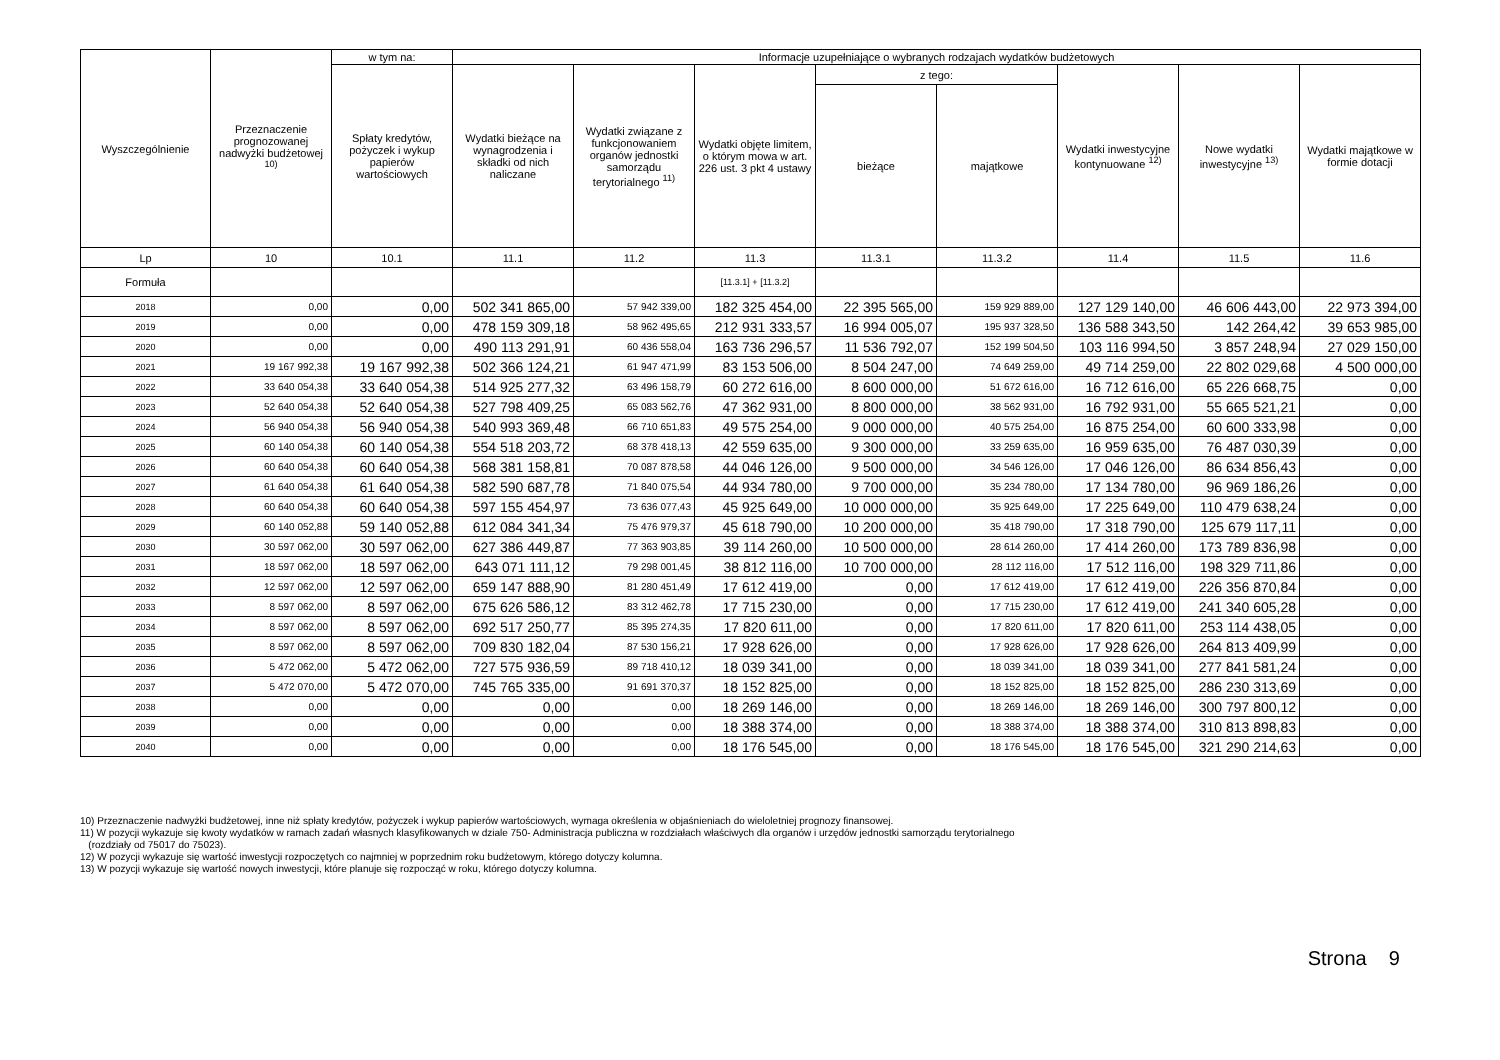| Wyszczególnienie | Przeznaczenie prognozowanej nadwyżki budżetowej <sup>10)</sup> | w tym na: | Informacje uzupełniające o wybranych rodzajach wydatków budżetowych | | | | | | | |
| --- | --- | --- | --- | --- | --- | --- | --- | --- | --- | --- |
| | | Spłaty kredytów, pożyczek i wykup papierów wartościowych | Wydatki bieżące na wynagrodzenia i składki od nich naliczane | Wydatki związane z funkcjonowaniem organów jednostki samorządu terytorialnego <sup>11)</sup> | Wydatki objęte limitem, o którym mowa w art. 226 ust. 3 pkt 4 ustawy | z tego: | | Wydatki inwestycyjne kontynuowane <sup>12)</sup> | Nowe wydatki inwestycyjne <sup>13)</sup> | Wydatki majątkowe w formie dotacji |
| | | | | | | bieżące | majątkowe | | | |
| Lp | 10 | 10.1 | 11.1 | 11.2 | 11.3 | 11.3.1 | 11.3.2 | 11.4 | 11.5 | 11.6 |
| Formuła | | | | | [11.3.1] + [11.3.2] | | | | | |
| 2018 | 0,00 | 0,00 | 502 341 865,00 | 57 942 339,00 | 182 325 454,00 | 22 395 565,00 | 159 929 889,00 | 127 129 140,00 | 46 606 443,00 | 22 973 394,00 |
| 2019 | 0,00 | 0,00 | 478 159 309,18 | 58 962 495,65 | 212 931 333,57 | 16 994 005,07 | 195 937 328,50 | 136 588 343,50 | 142 264,42 | 39 653 985,00 |
| 2020 | 0,00 | 0,00 | 490 113 291,91 | 60 436 558,04 | 163 736 296,57 | 11 536 792,07 | 152 199 504,50 | 103 116 994,50 | 3 857 248,94 | 27 029 150,00 |
| 2021 | 19 167 992,38 | 19 167 992,38 | 502 366 124,21 | 61 947 471,99 | 83 153 506,00 | 8 504 247,00 | 74 649 259,00 | 49 714 259,00 | 22 802 029,68 | 4 500 000,00 |
| 2022 | 33 640 054,38 | 33 640 054,38 | 514 925 277,32 | 63 496 158,79 | 60 272 616,00 | 8 600 000,00 | 51 672 616,00 | 16 712 616,00 | 65 226 668,75 | 0,00 |
| 2023 | 52 640 054,38 | 52 640 054,38 | 527 798 409,25 | 65 083 562,76 | 47 362 931,00 | 8 800 000,00 | 38 562 931,00 | 16 792 931,00 | 55 665 521,21 | 0,00 |
| 2024 | 56 940 054,38 | 56 940 054,38 | 540 993 369,48 | 66 710 651,83 | 49 575 254,00 | 9 000 000,00 | 40 575 254,00 | 16 875 254,00 | 60 600 333,98 | 0,00 |
| 2025 | 60 140 054,38 | 60 140 054,38 | 554 518 203,72 | 68 378 418,13 | 42 559 635,00 | 9 300 000,00 | 33 259 635,00 | 16 959 635,00 | 76 487 030,39 | 0,00 |
| 2026 | 60 640 054,38 | 60 640 054,38 | 568 381 158,81 | 70 087 878,58 | 44 046 126,00 | 9 500 000,00 | 34 546 126,00 | 17 046 126,00 | 86 634 856,43 | 0,00 |
| 2027 | 61 640 054,38 | 61 640 054,38 | 582 590 687,78 | 71 840 075,54 | 44 934 780,00 | 9 700 000,00 | 35 234 780,00 | 17 134 780,00 | 96 969 186,26 | 0,00 |
| 2028 | 60 640 054,38 | 60 640 054,38 | 597 155 454,97 | 73 636 077,43 | 45 925 649,00 | 10 000 000,00 | 35 925 649,00 | 17 225 649,00 | 110 479 638,24 | 0,00 |
| 2029 | 60 140 052,88 | 59 140 052,88 | 612 084 341,34 | 75 476 979,37 | 45 618 790,00 | 10 200 000,00 | 35 418 790,00 | 17 318 790,00 | 125 679 117,11 | 0,00 |
| 2030 | 30 597 062,00 | 30 597 062,00 | 627 386 449,87 | 77 363 903,85 | 39 114 260,00 | 10 500 000,00 | 28 614 260,00 | 17 414 260,00 | 173 789 836,98 | 0,00 |
| 2031 | 18 597 062,00 | 18 597 062,00 | 643 071 111,12 | 79 298 001,45 | 38 812 116,00 | 10 700 000,00 | 28 112 116,00 | 17 512 116,00 | 198 329 711,86 | 0,00 |
| 2032 | 12 597 062,00 | 12 597 062,00 | 659 147 888,90 | 81 280 451,49 | 17 612 419,00 | 0,00 | 17 612 419,00 | 17 612 419,00 | 226 356 870,84 | 0,00 |
| 2033 | 8 597 062,00 | 8 597 062,00 | 675 626 586,12 | 83 312 462,78 | 17 715 230,00 | 0,00 | 17 715 230,00 | 17 612 419,00 | 241 340 605,28 | 0,00 |
| 2034 | 8 597 062,00 | 8 597 062,00 | 692 517 250,77 | 85 395 274,35 | 17 820 611,00 | 0,00 | 17 820 611,00 | 17 820 611,00 | 253 114 438,05 | 0,00 |
| 2035 | 8 597 062,00 | 8 597 062,00 | 709 830 182,04 | 87 530 156,21 | 17 928 626,00 | 0,00 | 17 928 626,00 | 17 928 626,00 | 264 813 409,99 | 0,00 |
| 2036 | 5 472 062,00 | 5 472 062,00 | 727 575 936,59 | 89 718 410,12 | 18 039 341,00 | 0,00 | 18 039 341,00 | 18 039 341,00 | 277 841 581,24 | 0,00 |
| 2037 | 5 472 070,00 | 5 472 070,00 | 745 765 335,00 | 91 691 370,37 | 18 152 825,00 | 0,00 | 18 152 825,00 | 18 152 825,00 | 286 230 313,69 | 0,00 |
| 2038 | 0,00 | 0,00 | 0,00 | 0,00 | 18 269 146,00 | 0,00 | 18 269 146,00 | 18 269 146,00 | 300 797 800,12 | 0,00 |
| 2039 | 0,00 | 0,00 | 0,00 | 0,00 | 18 388 374,00 | 0,00 | 18 388 374,00 | 18 388 374,00 | 310 813 898,83 | 0,00 |
| 2040 | 0,00 | 0,00 | 0,00 | 0,00 | 18 176 545,00 | 0,00 | 18 176 545,00 | 18 176 545,00 | 321 290 214,63 | 0,00 |
10) Przeznaczenie nadwyżki budżetowej, inne niż spłaty kredytów, pożyczek i wykup papierów wartościowych, wymaga określenia w objaśnieniach do wieloletniej prognozy finansowej.
11) W pozycji wykazuje się kwoty wydatków w ramach zadań własnych klasyfikowanych w dziale 750- Administracja publiczna w rozdziałach właściwych dla organów i urzędów jednostki samorządu terytorialnego
(rozdziały od 75017 do 75023).
12) W pozycji wykazuje się wartość inwestycji rozpoczętych co najmniej w poprzednim roku budżetowym, którego dotyczy kolumna.
13) W pozycji wykazuje się wartość nowych inwestycji, które planuje się rozpocząć w roku, którego dotyczy kolumna.
Strona 9